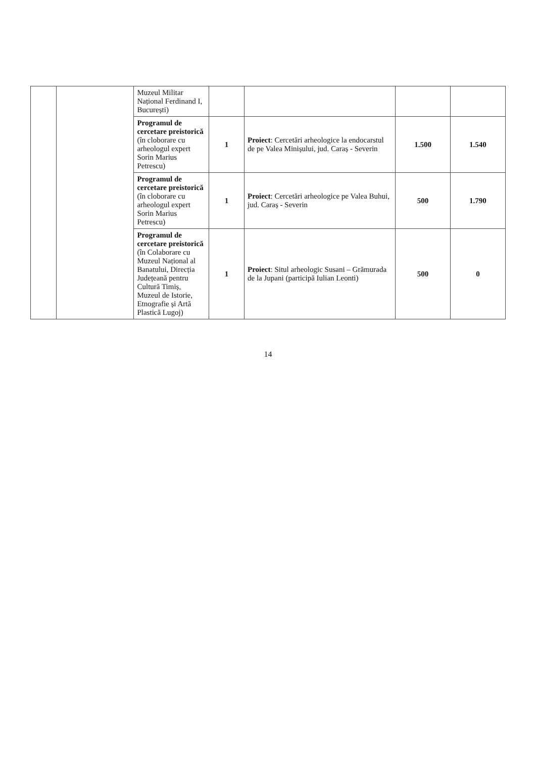| | | Muzeul Militar Național Ferdinand I, București) | | | | |
| | | Programul de cercetare preistorică (în cloborare cu arheologul expert Sorin Marius Petrescu) | 1 | Proiect : Cercetări arheologice la endocarstul de pe Valea Minișului, jud. Caraș - Severin | 1.500 | 1.540 |
| | | Programul de cercetare preistorică (în cloborare cu arheologul expert Sorin Marius Petrescu) | 1 | Proiect : Cercetări arheologice pe Valea Buhui, jud. Caraș - Severin | 500 | 1.790 |
| | | Programul de cercetare preistorică (în Colaborare cu Muzeul Național al Banatului, Direcția Județeană pentru Cultură Timiș, Muzeul de Istorie, Etnografie și Artă Plastică Lugoj) | 1 | Proiect : Situl arheologic Susani – Grămurada de la Jupani (participă Iulian Leonti) | 500 | 0 |
14